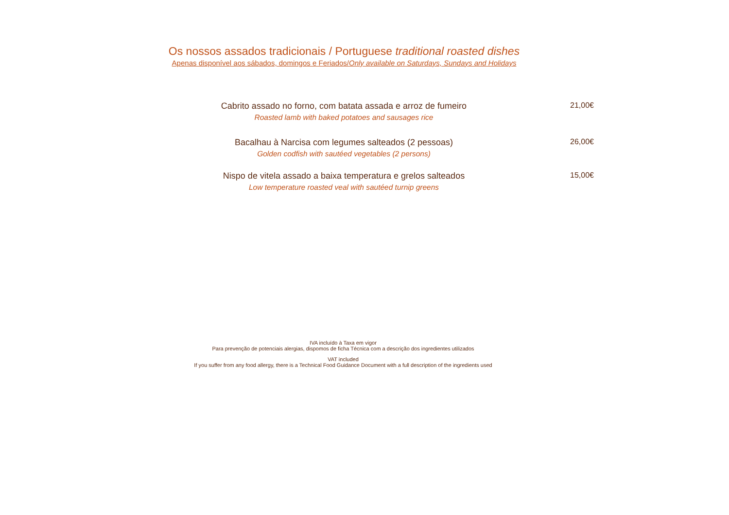Os nossos assados tradicionais / Portuguese traditional roasted dishes
Apenas disponível aos sábados, domingos e Feriados/Only available on Saturdays, Sundays and Holidays
Cabrito assado no forno, com batata assada e arroz de fumeiro
Roasted lamb with baked potatoes and sausages rice
21,00€
Bacalhau à Narcisa com legumes salteados (2 pessoas)
Golden codfish with sautéed vegetables (2 persons)
26,00€
Nispo de vitela assado a baixa temperatura e grelos salteados
Low temperature roasted veal with sautéed turnip greens
15,00€
IVA incluído à Taxa em vigor
Para prevenção de potenciais alergias, dispomos de ficha Técnica com a descrição dos ingredientes utilizados
VAT included
If you suffer from any food allergy, there is a Technical Food Guidance Document with a full description of the ingredients used